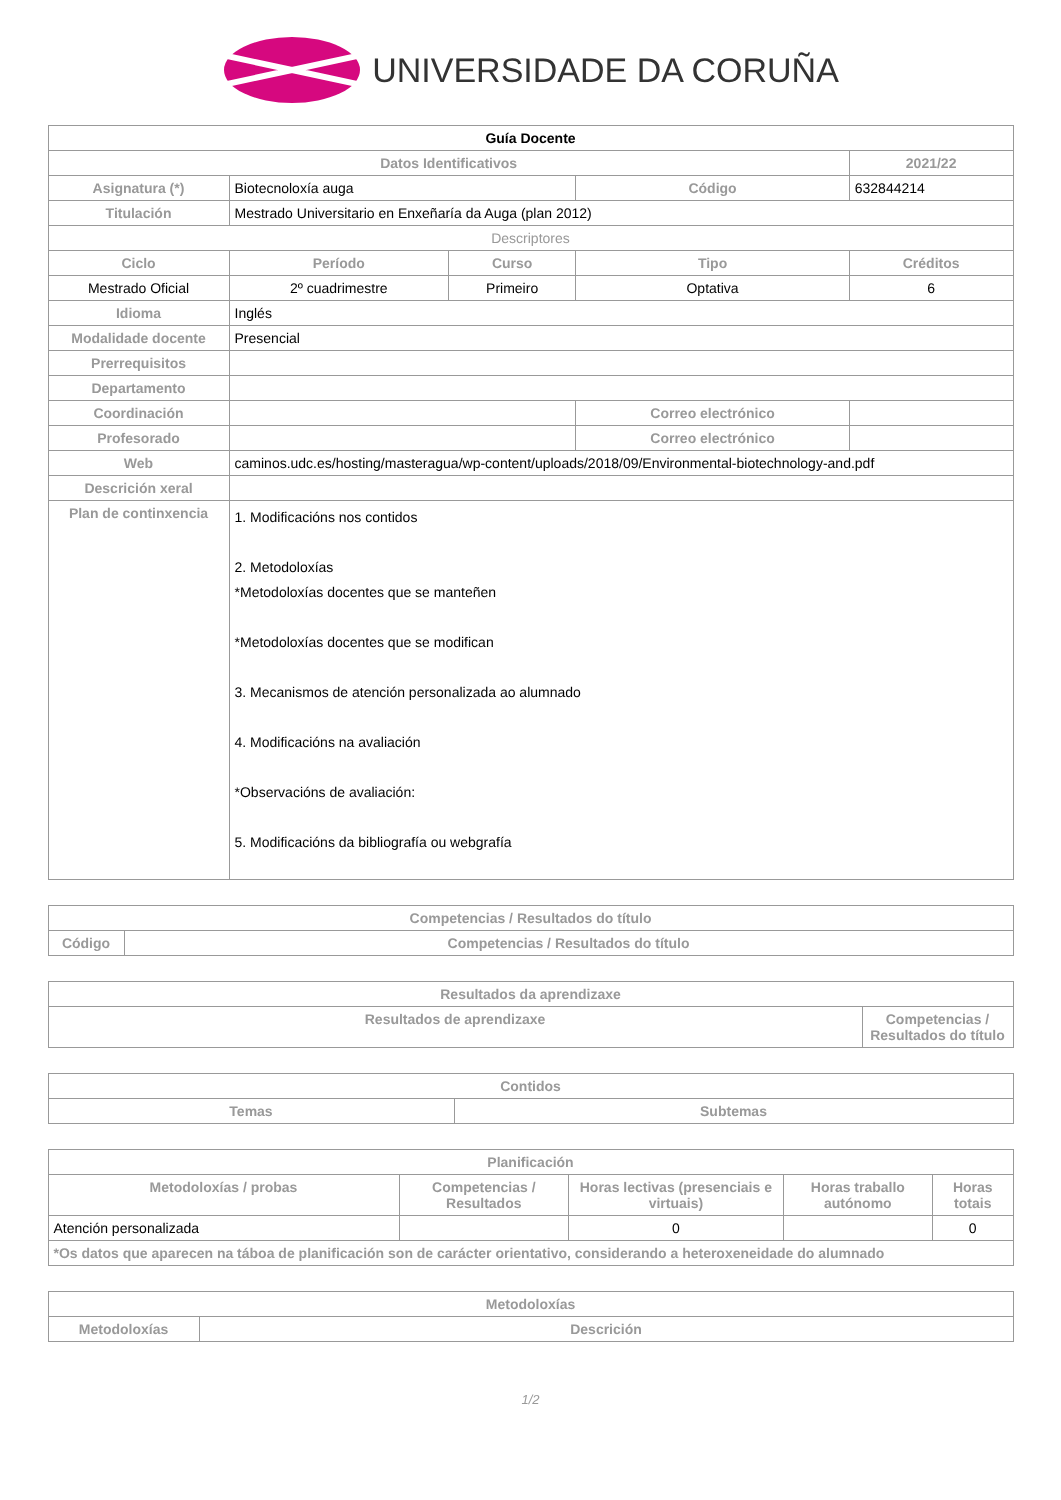UNIVERSIDADE DA CORUÑA
| Guía Docente | | | | | |
| Datos Identificativos | | | | 2021/22 | |
| Asignatura (*) | Biotecnoloxía auga | | Código | 632844214 | |
| Titulación | Mestrado Universitario en Enxeñaría da Auga (plan 2012) | | | | |
| Descriptores | | | | | |
| Ciclo | Período | Curso | Tipo | | Créditos |
| Mestrado Oficial | 2º cuadrimestre | Primeiro | Optativa | | 6 |
| Idioma | Inglés | | | | |
| Modalidade docente | Presencial | | | | |
| Prerrequisitos | | | | | |
| Departamento | | | | | |
| Coordinación | | | Correo electrónico | | |
| Profesorado | | | Correo electrónico | | |
| Web | caminos.udc.es/hosting/masteragua/wp-content/uploads/2018/09/Environmental-biotechnology-and.pdf | | | | |
| Descrición xeral | | | | | |
| Plan de continxencia | 1. Modificacións nos contidos 2. Metodoloxías *Metodoloxías docentes que se manteñen *Metodoloxías docentes que se modifican 3. Mecanismos de atención personalizada ao alumnado 4. Modificacións na avaliación *Observacións de avaliación: 5. Modificacións da bibliografía ou webgrafía | | | | |
| Competencias / Resultados do título | |
| --- | --- |
| Código | Competencias / Resultados do título |
| Resultados da aprendizaxe | |
| --- | --- |
| Resultados de aprendizaxe | Competencias / Resultados do título |
| Contidos | |
| --- | --- |
| Temas | Subtemas |
| Planificación | | | | |
| --- | --- | --- | --- | --- |
| Metodoloxías / probas | Competencias / Resultados | Horas lectivas (presenciais e virtuais) | Horas traballo autónomo | Horas totais |
| Atención personalizada | | 0 | | 0 |
| *Os datos que aparecen na táboa de planificación son de carácter orientativo, considerando a heteroxeneidade do alumnado | | | | |
| Metodoloxías | |
| --- | --- |
| Metodoloxías | Descrición |
1/2